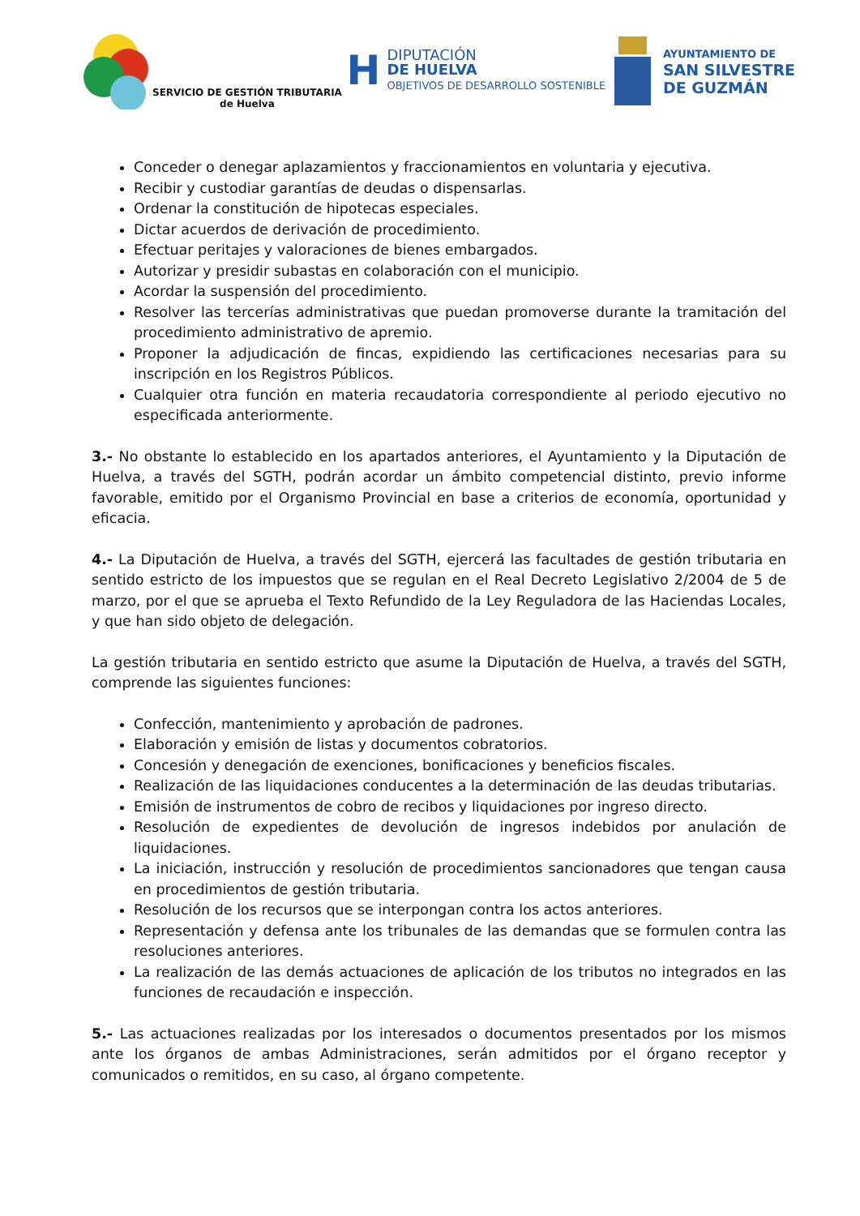SERVICIO DE GESTIÓN TRIBUTARIA
de Huelva
H
DIPUTACIÓN
DE HUELVA
OBJETIVOS DE DESARROLLO SOSTENIBLE
AYUNTAMIENTO DE
SAN SILVESTRE
DE GUZMÁN
Conceder o denegar aplazamientos y fraccionamientos en voluntaria y ejecutiva.
Recibir y custodiar garantías de deudas o dispensarlas.
Ordenar la constitución de hipotecas especiales.
Dictar acuerdos de derivación de procedimiento.
Efectuar peritajes y valoraciones de bienes embargados.
Autorizar y presidir subastas en colaboración con el municipio.
Acordar la suspensión del procedimiento.
Resolver las tercerías administrativas que puedan promoverse durante la tramitación del procedimiento administrativo de apremio.
Proponer la adjudicación de fincas, expidiendo las certificaciones necesarias para su inscripción en los Registros Públicos.
Cualquier otra función en materia recaudatoria correspondiente al periodo ejecutivo no especificada anteriormente.
3.- No obstante lo establecido en los apartados anteriores, el Ayuntamiento y la Diputación de Huelva, a través del SGTH, podrán acordar un ámbito competencial distinto, previo informe favorable, emitido por el Organismo Provincial en base a criterios de economía, oportunidad y eficacia.
4.- La Diputación de Huelva, a través del SGTH, ejercerá las facultades de gestión tributaria en sentido estricto de los impuestos que se regulan en el Real Decreto Legislativo 2/2004 de 5 de marzo, por el que se aprueba el Texto Refundido de la Ley Reguladora de las Haciendas Locales, y que han sido objeto de delegación.
La gestión tributaria en sentido estricto que asume la Diputación de Huelva, a través del SGTH, comprende las siguientes funciones:
Confección, mantenimiento y aprobación de padrones.
Elaboración y emisión de listas y documentos cobratorios.
Concesión y denegación de exenciones, bonificaciones y beneficios fiscales.
Realización de las liquidaciones conducentes a la determinación de las deudas tributarias.
Emisión de instrumentos de cobro de recibos y liquidaciones por ingreso directo.
Resolución de expedientes de devolución de ingresos indebidos por anulación de liquidaciones.
La iniciación, instrucción y resolución de procedimientos sancionadores que tengan causa en procedimientos de gestión tributaria.
Resolución de los recursos que se interpongan contra los actos anteriores.
Representación y defensa ante los tribunales de las demandas que se formulen contra las resoluciones anteriores.
La realización de las demás actuaciones de aplicación de los tributos no integrados en las funciones de recaudación e inspección.
5.- Las actuaciones realizadas por los interesados o documentos presentados por los mismos ante los órganos de ambas Administraciones, serán admitidos por el órgano receptor y comunicados o remitidos, en su caso, al órgano competente.